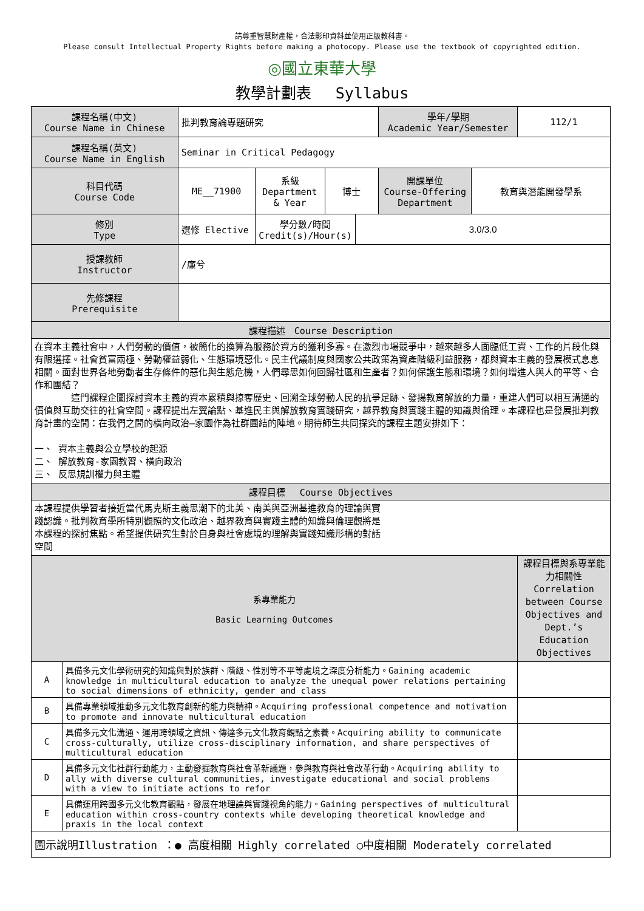請尊重智慧財產權，合法影印資料並使用正版教科書。
Please consult Intellectual Property Rights before making a photocopy. Please use the textbook of copyrighted edition.
◎國立東華大學
教學計劃表　 Syllabus
| 課程名稱(中文) Course Name in Chinese | | 批判教育論專題研究 | | | | 學年/學期 Academic Year/Semester | | 112/1 |
| 課程名稱(英文) Course Name in English | | Seminar in Critical Pedagogy | | | | | | |
| 科目代碼 Course Code | | ME__71900 | 系級 Department & Year | 博士 | | 開課單位 Course-Offering Department | 教育與潛能開發學系 | |
| 修別 Type | | 選修 Elective | 學分數/時間 Credit(s)/Hour(s) | | 3.0/3.0 | | | |
| 授課教師 Instructor | | /廉兮 | | | | | | |
| 先修課程 Prerequisite | | | | | | | | |
| 課程描述 Course Description | | | | | | | | |
| 在資本主義社會中，人們勞動的價值，被簡化的換算為服務於資方的獲利多寡。在激烈市場競爭中，越來越多人面臨低工資、工作的片段化與有限選擇。社會貧富兩極、勞動權益弱化、生態環境惡化。民主代議制度與國家公共政策為資產階級利益服務，都與資本主義的發展模式息息相關。面對世界各地勞動者生存條件的惡化與生態危機，人們尋思如何回歸社區和生產者？如何保護生態和環境？如何增進人與人的平等、合作和團結？ 這門課程企圖探討資本主義的資本累積與掠奪歷史、回溯全球勞動人民的抗爭足跡、發揚教育解放的力量，重建人們可以相互溝通的價值與互助交往的社會空間。課程提出左翼論點、基進民主與解放教育實踐研究，越界教育與實踐主體的知識與倫理。本課程也是發展批判教育計畫的空間：在我們之間的橫向政治—家園作為社群團結的陣地。期待師生共同探究的課程主題安排如下： 一、 資本主義與公立學校的起源 二、 解放教育-家園教習、橫向政治 三、 反思規訓權力與主體 | | | | | | | | |
| 課程目標 Course Objectives | | | | | | | | |
| 本課程提供學習者接近當代馬克斯主義思潮下的北美、南美與亞洲基進教育的理論與實 踐認識。批判教育學所特別觀照的文化政治、越界教育與實踐主體的知識與倫理觀將是 本課程的探討焦點。希望提供研究生對於自身與社會處境的理解與實踐知識形構的對話 空間 | | | | | | | | |
| 系專業能力 Basic Learning Outcomes | | | | | | | | 課程目標與系專業能力相關性 Correlation between Course Objectives and Dept.’s Education Objectives |
| A | 具備多元文化學術研究的知識與對於族群、階級、性別等不平等處境之深度分析能力。Gaining academic knowledge in multicultural education to analyze the unequal power relations pertaining to social dimensions of ethnicity, gender and class | | | | | | | |
| B | 具備專業領域推動多元文化教育創新的能力與精神。Acquiring professional competence and motivation to promote and innovate multicultural education | | | | | | | |
| C | 具備多元文化溝通、運用跨領域之資訊、傳達多元文化教育觀點之素養。Acquiring ability to communicate cross-culturally, utilize cross-disciplinary information, and share perspectives of multicultural education | | | | | | | |
| D | 具備多元文化社群行動能力，主動發掘教育與社會革新議題，參與教育與社會改革行動。Acquiring ability to ally with diverse cultural communities, investigate educational and social problems with a view to initiate actions to refor | | | | | | | |
| E | 具備運用跨國多元文化教育觀點，發展在地理論與實踐視角的能力。Gaining perspectives of multicultural education within cross-country contexts while developing theoretical knowledge and praxis in the local context | | | | | | | |
| 圖示說明Illustration ：● 高度相關 Highly correlated ○中度相關 Moderately correlated | | | | | | | | |